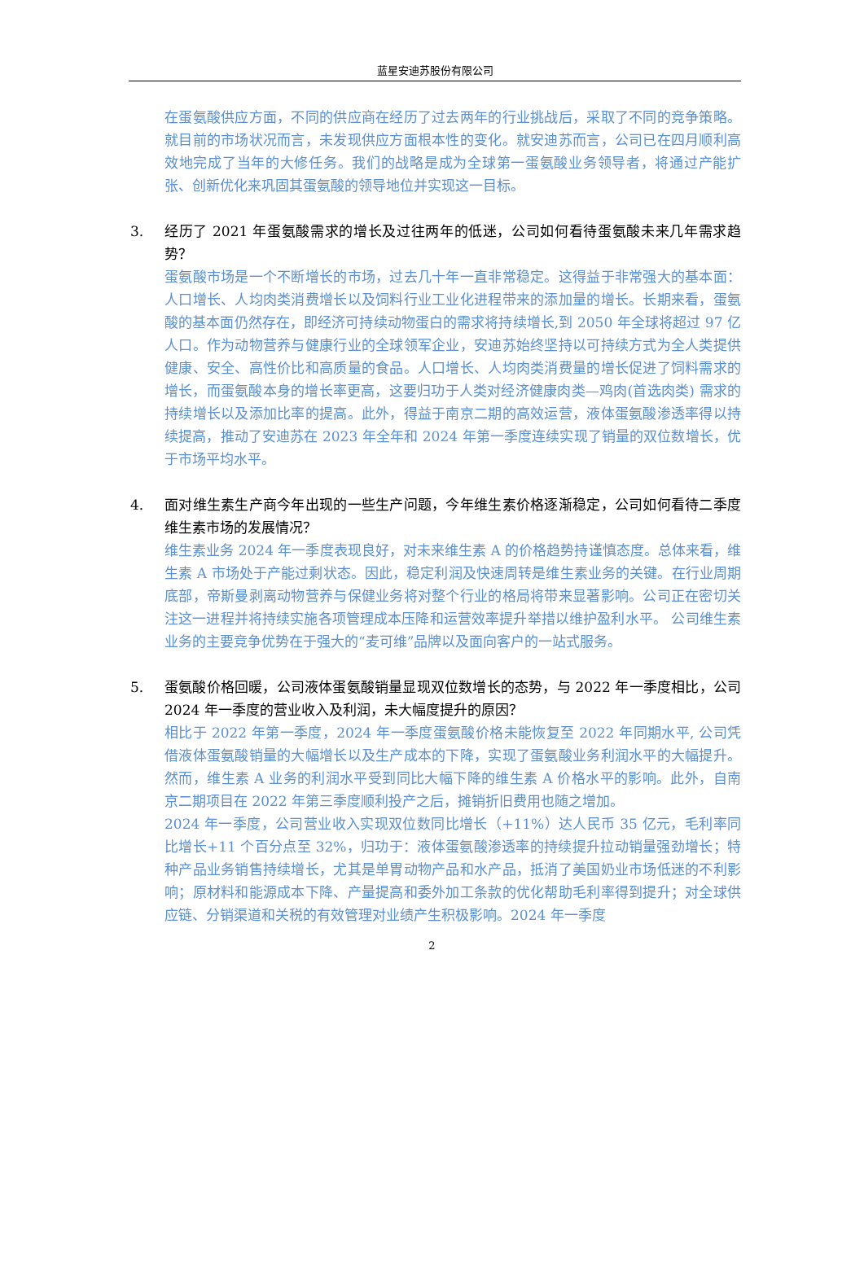蓝星安迪苏股份有限公司
在蛋氨酸供应方面，不同的供应商在经历了过去两年的行业挑战后，采取了不同的竞争策略。就目前的市场状况而言，未发现供应方面根本性的变化。就安迪苏而言，公司已在四月顺利高效地完成了当年的大修任务。我们的战略是成为全球第一蛋氨酸业务领导者，将通过产能扩张、创新优化来巩固其蛋氨酸的领导地位并实现这一目标。
3. 经历了 2021 年蛋氨酸需求的增长及过往两年的低迷，公司如何看待蛋氨酸未来几年需求趋势？
蛋氨酸市场是一个不断增长的市场，过去几十年一直非常稳定。这得益于非常强大的基本面：人口增长、人均肉类消费增长以及饲料行业工业化进程带来的添加量的增长。长期来看，蛋氨酸的基本面仍然存在，即经济可持续动物蛋白的需求将持续增长,到 2050 年全球将超过 97 亿人口。作为动物营养与健康行业的全球领军企业，安迪苏始终坚持以可持续方式为全人类提供健康、安全、高性价比和高质量的食品。人口增长、人均肉类消费量的增长促进了饲料需求的增长，而蛋氨酸本身的增长率更高，这要归功于人类对经济健康肉类—鸡肉(首选肉类) 需求的持续增长以及添加比率的提高。此外，得益于南京二期的高效运营，液体蛋氨酸渗透率得以持续提高，推动了安迪苏在 2023 年全年和 2024 年第一季度连续实现了销量的双位数增长，优于市场平均水平。
4. 面对维生素生产商今年出现的一些生产问题，今年维生素价格逐渐稳定，公司如何看待二季度维生素市场的发展情况？
维生素业务 2024 年一季度表现良好，对未来维生素 A 的价格趋势持谨慎态度。总体来看，维生素 A 市场处于产能过剩状态。因此，稳定利润及快速周转是维生素业务的关键。在行业周期底部，帝斯曼剥离动物营养与保健业务将对整个行业的格局将带来显著影响。公司正在密切关注这一进程并将持续实施各项管理成本压降和运营效率提升举措以维护盈利水平。 公司维生素业务的主要竞争优势在于强大的“麦可维”品牌以及面向客户的一站式服务。
5. 蛋氨酸价格回暖，公司液体蛋氨酸销量显现双位数增长的态势，与 2022 年一季度相比，公司 2024 年一季度的营业收入及利润，未大幅度提升的原因？
相比于 2022 年第一季度，2024 年一季度蛋氨酸价格未能恢复至 2022 年同期水平, 公司凭借液体蛋氨酸销量的大幅增长以及生产成本的下降，实现了蛋氨酸业务利润水平的大幅提升。然而，维生素 A 业务的利润水平受到同比大幅下降的维生素 A 价格水平的影响。此外，自南京二期项目在 2022 年第三季度顺利投产之后，摊销折旧费用也随之增加。
2024 年一季度，公司营业收入实现双位数同比增长（+11%）达人民币 35 亿元，毛利率同比增长+11 个百分点至 32%，归功于：液体蛋氨酸渗透率的持续提升拉动销量强劲增长；特种产品业务销售持续增长，尤其是单胃动物产品和水产品，抵消了美国奶业市场低迷的不利影响；原材料和能源成本下降、产量提高和委外加工条款的优化帮助毛利率得到提升；对全球供应链、分销渠道和关税的有效管理对业绩产生积极影响。2024 年一季度
2